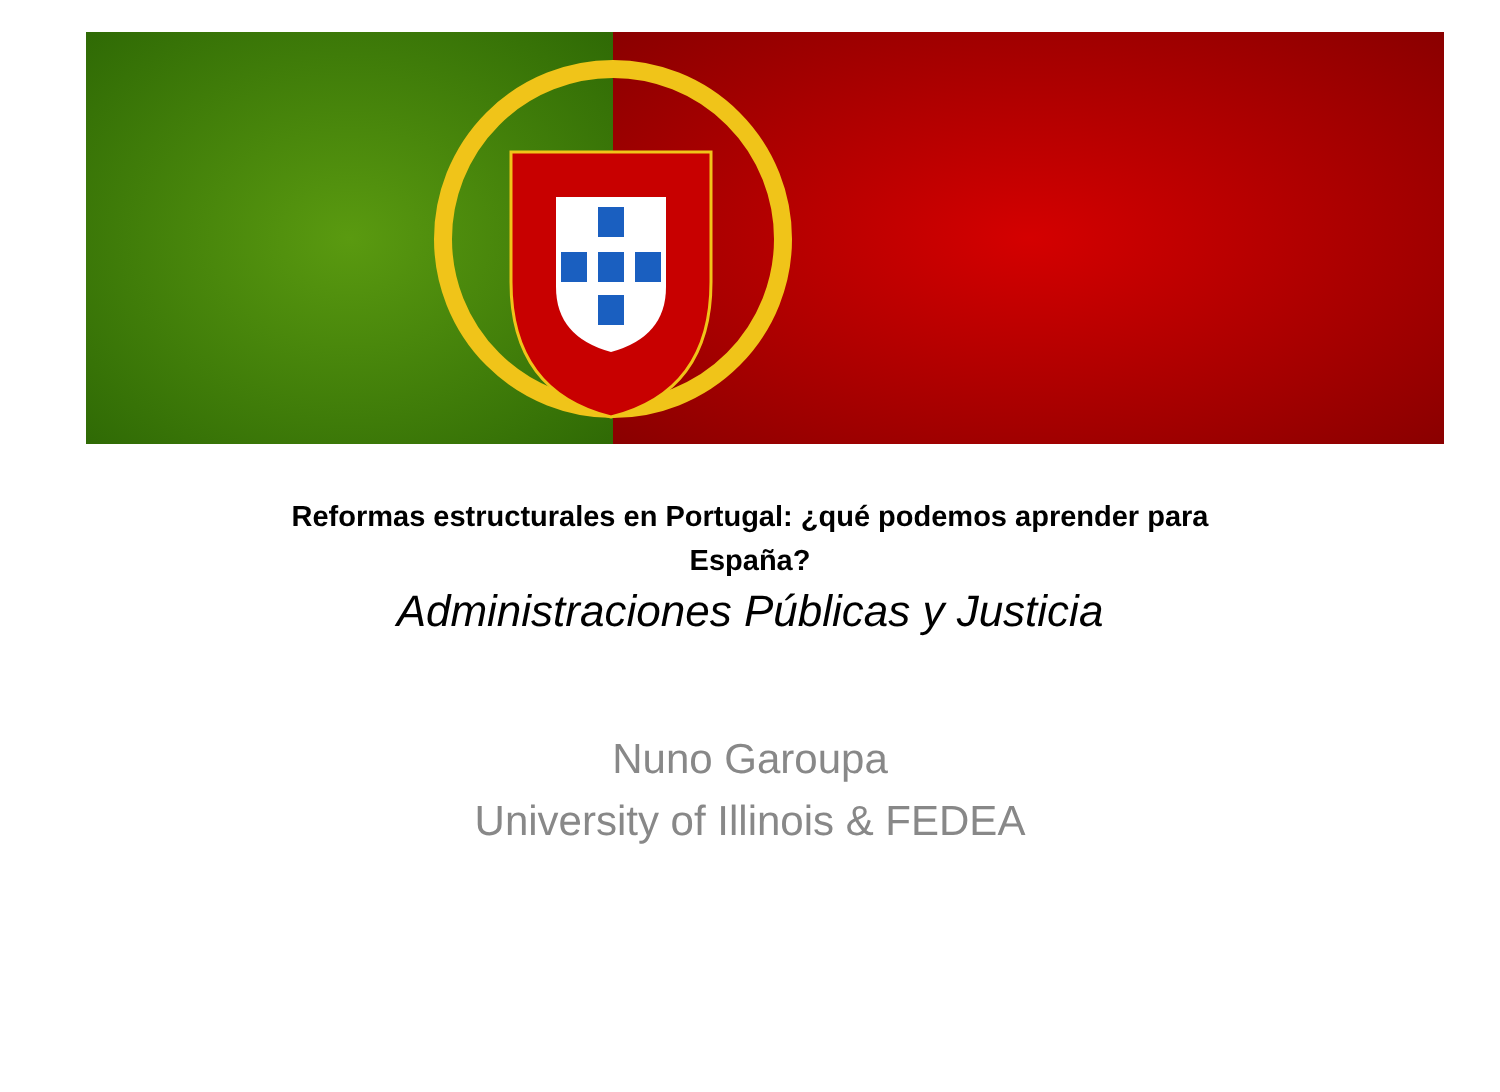Reformas estructurales en Portugal: ¿qué podemos aprender para
España?
Administraciones Públicas y Justicia
Nuno Garoupa
University of Illinois & FEDEA